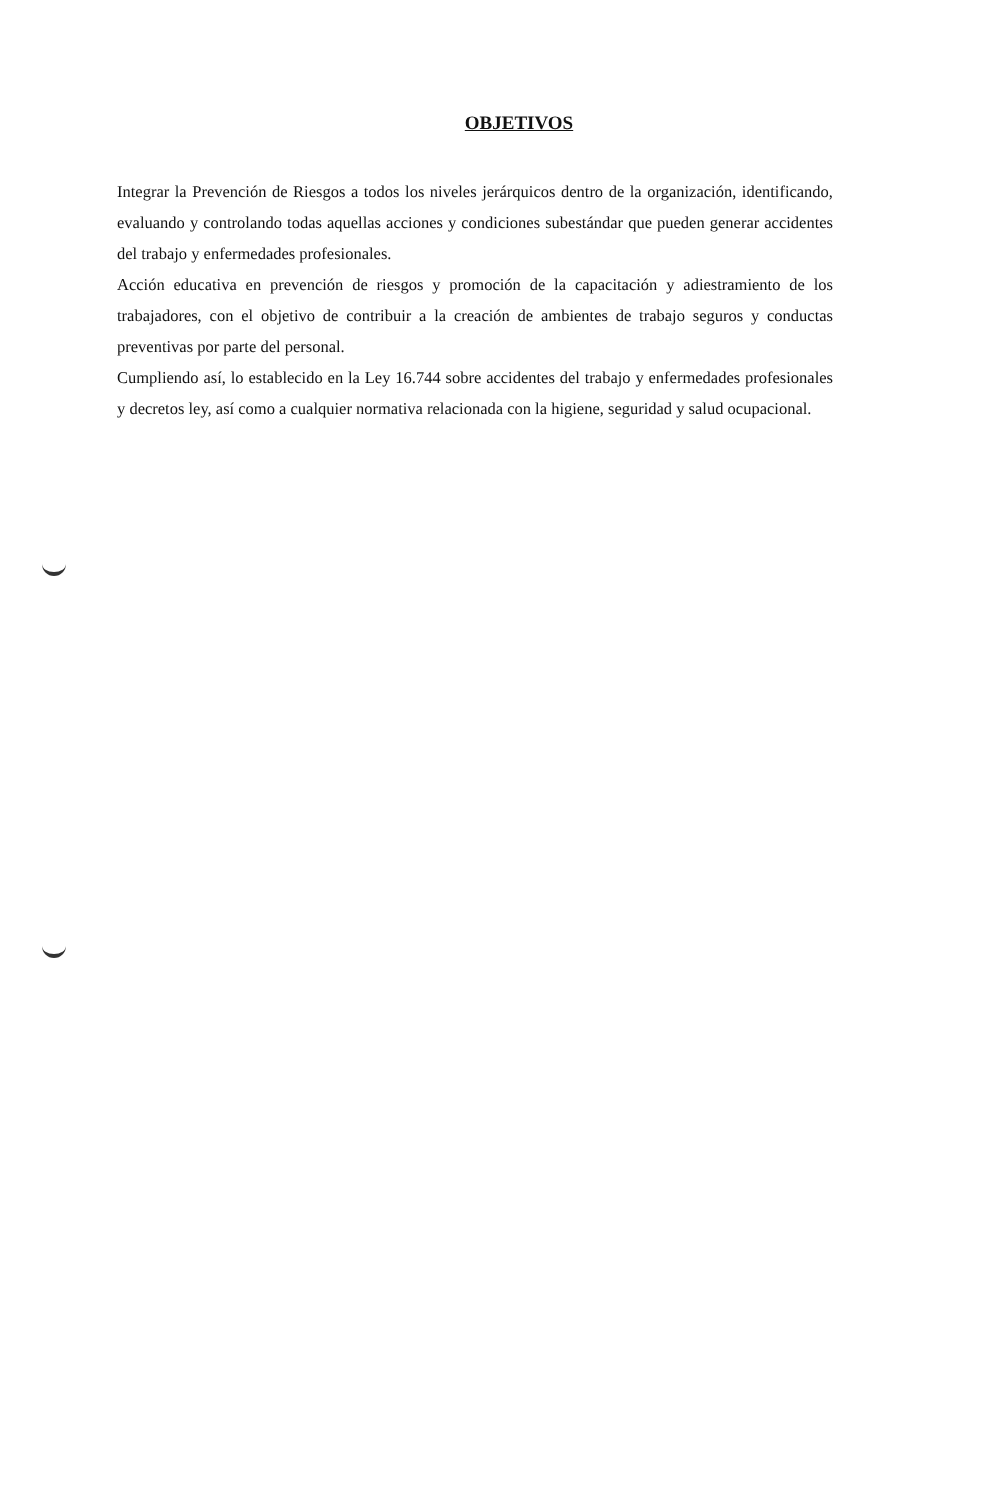OBJETIVOS
Integrar la Prevención de Riesgos a todos los niveles jerárquicos dentro de la organización, identificando, evaluando y controlando todas aquellas acciones y condiciones subestándar que pueden generar accidentes del trabajo y enfermedades profesionales.
Acción educativa en prevención de riesgos y promoción de la capacitación y adiestramiento de los trabajadores, con el objetivo de contribuir a la creación de ambientes de trabajo seguros y conductas preventivas por parte del personal.
Cumpliendo así, lo establecido en la Ley 16.744 sobre accidentes del trabajo y enfermedades profesionales y decretos ley, así como a cualquier normativa relacionada con la higiene, seguridad y salud ocupacional.